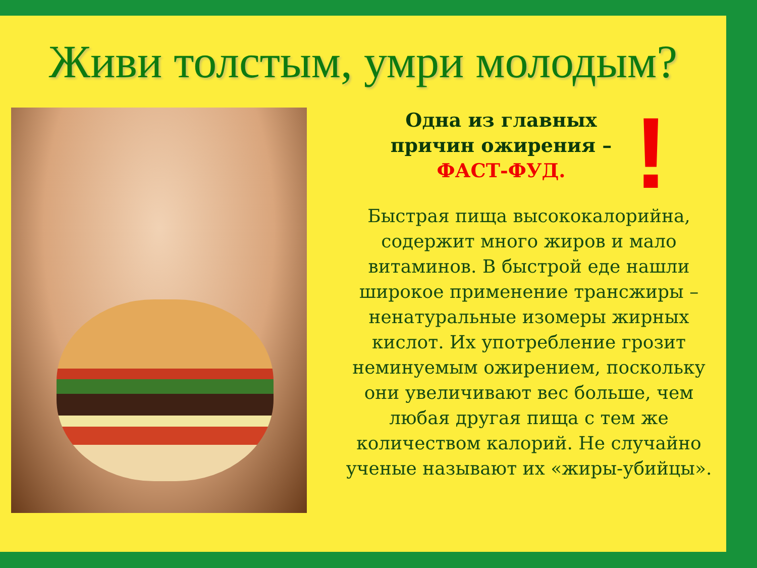Живи толстым, умри молодым?
Одна из главных причин ожирения – ФАСТ-ФУД.
!
Быстрая пища высококалорийна, содержит много жиров и мало витаминов. В быстрой еде нашли широкое применение трансжиры – ненатуральные изомеры жирных кислот. Их употребление грозит неминуемым ожирением, поскольку они увеличивают вес больше, чем любая другая пища с тем же количеством калорий. Не случайно ученые называют их «жиры-убийцы».